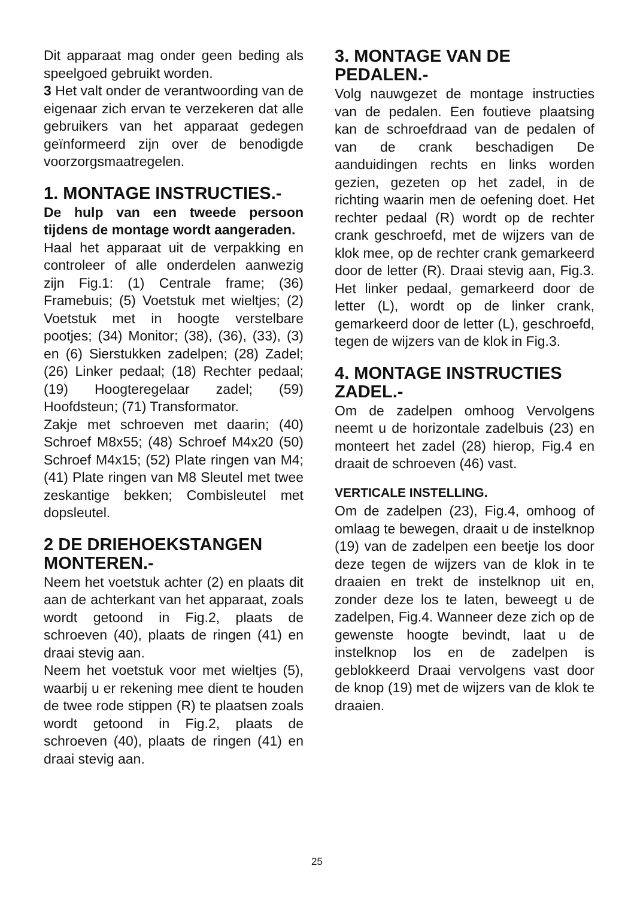Dit apparaat mag onder geen beding als speelgoed gebruikt worden.
3 Het valt onder de verantwoording van de eigenaar zich ervan te verzekeren dat alle gebruikers van het apparaat gedegen geïnformeerd zijn over de benodigde voorzorgsmaatregelen.
1. MONTAGE INSTRUCTIES.-
De hulp van een tweede persoon tijdens de montage wordt aangeraden.
Haal het apparaat uit de verpakking en controleer of alle onderdelen aanwezig zijn Fig.1: (1) Centrale frame; (36) Framebuis; (5) Voetstuk met wieltjes; (2) Voetstuk met in hoogte verstelbare pootjes; (34) Monitor; (38), (36), (33), (3) en (6) Sierstukken zadelpen; (28) Zadel; (26) Linker pedaal; (18) Rechter pedaal; (19) Hoogteregelaar zadel; (59) Hoofdsteun; (71) Transformator.
Zakje met schroeven met daarin; (40) Schroef M8x55; (48) Schroef M4x20 (50) Schroef M4x15; (52) Plate ringen van M4; (41) Plate ringen van M8 Sleutel met twee zeskantige bekken; Combisleutel met dopsleutel.
2 DE DRIEHOEKSTANGEN MONTEREN.-
Neem het voetstuk achter (2) en plaats dit aan de achterkant van het apparaat, zoals wordt getoond in Fig.2, plaats de schroeven (40), plaats de ringen (41) en draai stevig aan.
Neem het voetstuk voor met wieltjes (5), waarbij u er rekening mee dient te houden de twee rode stippen (R) te plaatsen zoals wordt getoond in Fig.2, plaats de schroeven (40), plaats de ringen (41) en draai stevig aan.
3. MONTAGE VAN DE PEDALEN.-
Volg nauwgezet de montage instructies van de pedalen. Een foutieve plaatsing kan de schroefdraad van de pedalen of van de crank beschadigen De aanduidingen rechts en links worden gezien, gezeten op het zadel, in de richting waarin men de oefening doet. Het rechter pedaal (R) wordt op de rechter crank geschroefd, met de wijzers van de klok mee, op de rechter crank gemarkeerd door de letter (R). Draai stevig aan, Fig.3. Het linker pedaal, gemarkeerd door de letter (L), wordt op de linker crank, gemarkeerd door de letter (L), geschroefd, tegen de wijzers van de klok in Fig.3.
4. MONTAGE INSTRUCTIES ZADEL.-
Om de zadelpen omhoog Vervolgens neemt u de horizontale zadelbuis (23) en monteert het zadel (28) hierop, Fig.4 en draait de schroeven (46) vast.
VERTICALE INSTELLING.
Om de zadelpen (23), Fig.4, omhoog of omlaag te bewegen, draait u de instelknop (19) van de zadelpen een beetje los door deze tegen de wijzers van de klok in te draaien en trekt de instelknop uit en, zonder deze los te laten, beweegt u de zadelpen, Fig.4. Wanneer deze zich op de gewenste hoogte bevindt, laat u de instelknop los en de zadelpen is geblokkeerd Draai vervolgens vast door de knop (19) met de wijzers van de klok te draaien.
25